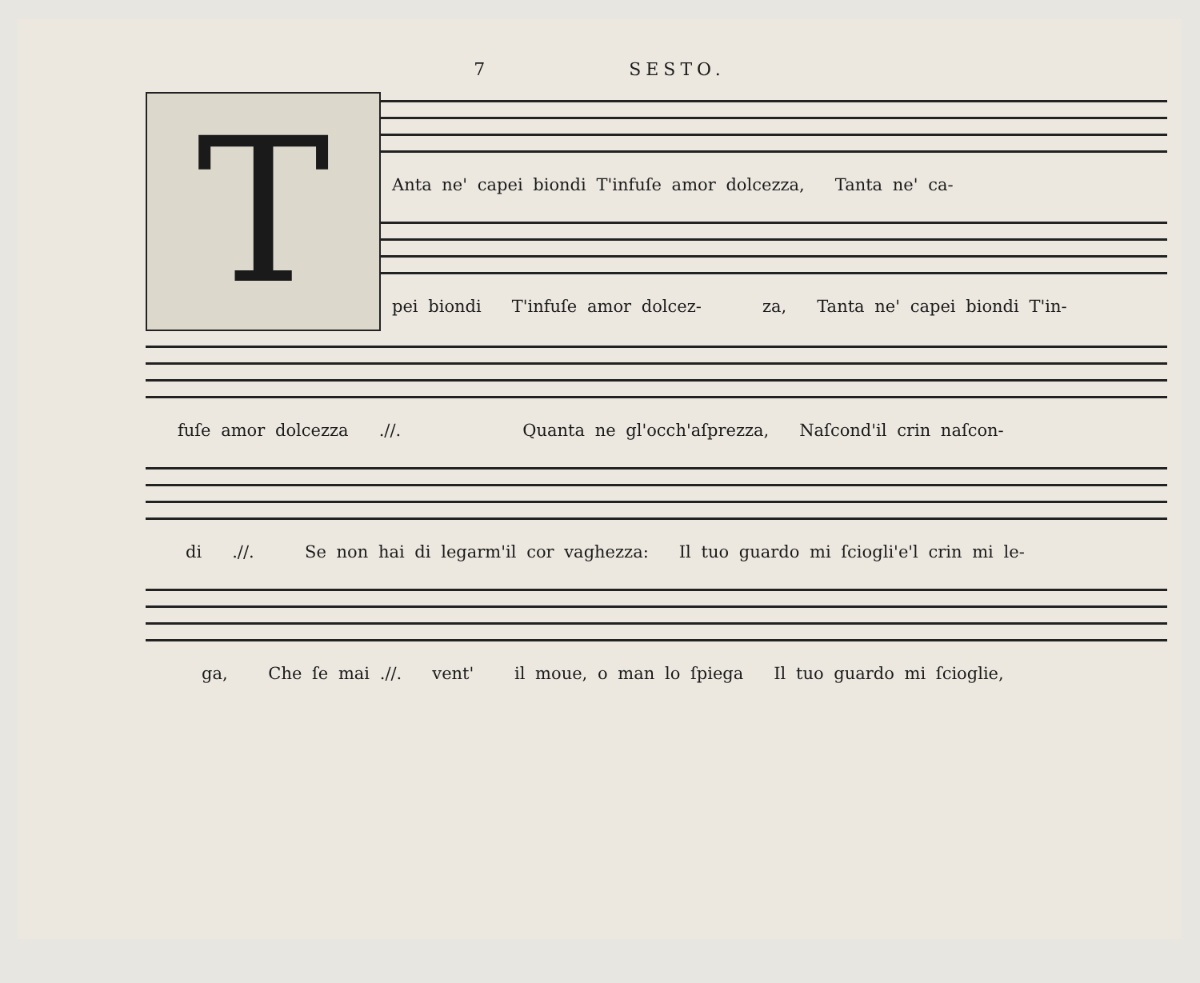7 SESTO.
T
Anta ne' capei biondi T'infuſe amor dolcezza, Tanta ne' ca-
pei biondi T'infuſe amor dolcez- za, Tanta ne' capei biondi T'in-
fuſe amor dolcezza .//. Quanta ne gl'occh'aſprezza, Naſcond'il crin naſcon-
di .//. Se non hai di legarm'il cor vaghezza: Il tuo guardo mi ſciogli'e'l crin mi le-
ga, Che ſe mai .//. vent' il moue, o man lo ſpiega Il tuo guardo mi ſcioglie,